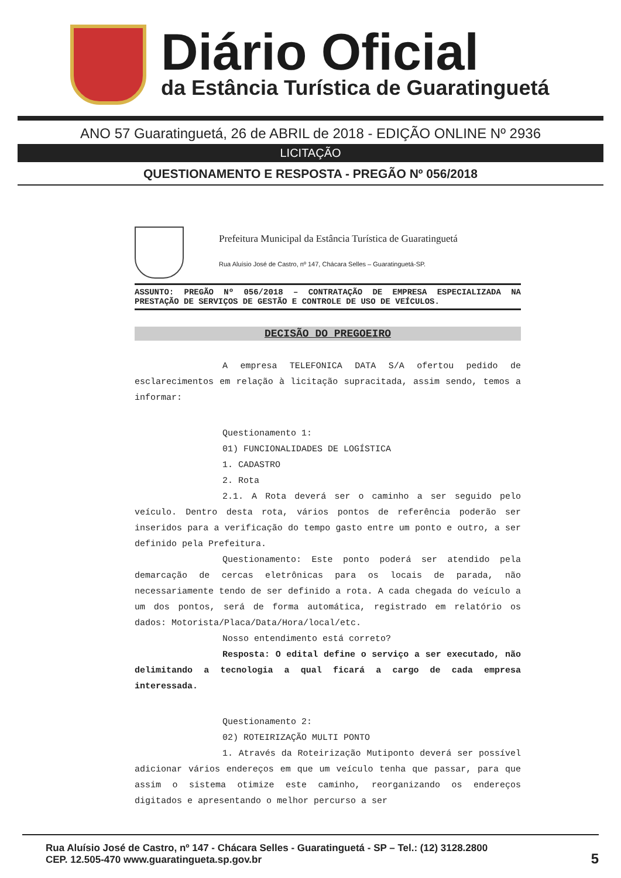Diário Oficial
da Estância Turística de Guaratinguetá
ANO 57 Guaratinguetá, 26 de ABRIL de 2018 - EDIÇÃO ONLINE Nº 2936
LICITAÇÃO
QUESTIONAMENTO E RESPOSTA - PREGÃO Nº 056/2018
Prefeitura Municipal da Estância Turística de Guaratinguetá
Rua Aluísio José de Castro, nº 147, Chácara Selles – Guaratinguetá-SP.
ASSUNTO: PREGÃO Nº 056/2018 – CONTRATAÇÃO DE EMPRESA ESPECIALIZADA NA PRESTAÇÃO DE SERVIÇOS DE GESTÃO E CONTROLE DE USO DE VEÍCULOS.
DECISÃO DO PREGOEIRO
A empresa TELEFONICA DATA S/A ofertou pedido de esclarecimentos em relação à licitação supracitada, assim sendo, temos a informar:
Questionamento 1:
01) FUNCIONALIDADES DE LOGÍSTICA
1. CADASTRO
2. Rota
2.1. A Rota deverá ser o caminho a ser seguido pelo veículo. Dentro desta rota, vários pontos de referência poderão ser inseridos para a verificação do tempo gasto entre um ponto e outro, a ser definido pela Prefeitura.
Questionamento: Este ponto poderá ser atendido pela demarcação de cercas eletrônicas para os locais de parada, não necessariamente tendo de ser definido a rota. A cada chegada do veículo a um dos pontos, será de forma automática, registrado em relatório os dados: Motorista/Placa/Data/Hora/local/etc.
Nosso entendimento está correto?
Resposta: O edital define o serviço a ser executado, não delimitando a tecnologia a qual ficará a cargo de cada empresa interessada.
Questionamento 2:
02) ROTEIRIZAÇÃO MULTI PONTO
1. Através da Roteirização Mutiponto deverá ser possível adicionar vários endereços em que um veículo tenha que passar, para que assim o sistema otimize este caminho, reorganizando os endereços digitados e apresentando o melhor percurso a ser
Rua Aluísio José de Castro, nº 147 - Chácara Selles - Guaratinguetá - SP – Tel.: (12) 3128.2800
CEP. 12.505-470 www.guaratingueta.sp.gov.br
5